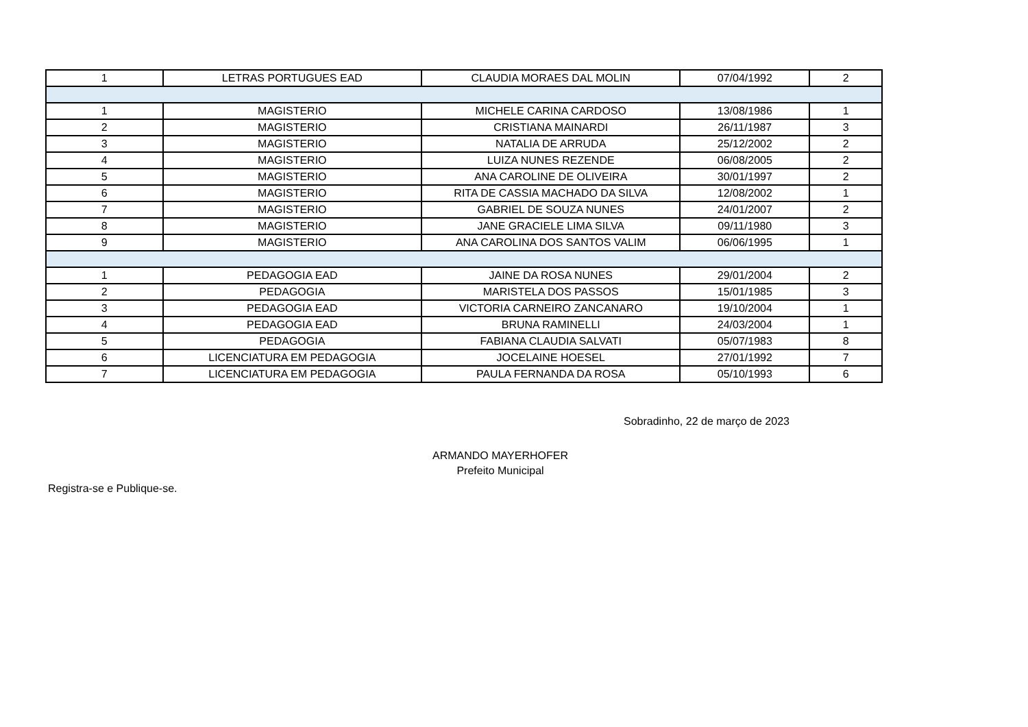| 1 | LETRAS PORTUGUES EAD | CLAUDIA MORAES DAL MOLIN | 07/04/1992 | 2 |
| 1 | MAGISTERIO | MICHELE CARINA CARDOSO | 13/08/1986 | 1 |
| 2 | MAGISTERIO | CRISTIANA MAINARDI | 26/11/1987 | 3 |
| 3 | MAGISTERIO | NATALIA DE ARRUDA | 25/12/2002 | 2 |
| 4 | MAGISTERIO | LUIZA NUNES REZENDE | 06/08/2005 | 2 |
| 5 | MAGISTERIO | ANA CAROLINE DE OLIVEIRA | 30/01/1997 | 2 |
| 6 | MAGISTERIO | RITA DE CASSIA MACHADO DA SILVA | 12/08/2002 | 1 |
| 7 | MAGISTERIO | GABRIEL DE SOUZA NUNES | 24/01/2007 | 2 |
| 8 | MAGISTERIO | JANE GRACIELE LIMA SILVA | 09/11/1980 | 3 |
| 9 | MAGISTERIO | ANA CAROLINA DOS SANTOS VALIM | 06/06/1995 | 1 |
| 1 | PEDAGOGIA EAD | JAINE DA ROSA NUNES | 29/01/2004 | 2 |
| 2 | PEDAGOGIA | MARISTELA DOS PASSOS | 15/01/1985 | 3 |
| 3 | PEDAGOGIA EAD | VICTORIA CARNEIRO ZANCANARO | 19/10/2004 | 1 |
| 4 | PEDAGOGIA EAD | BRUNA RAMINELLI | 24/03/2004 | 1 |
| 5 | PEDAGOGIA | FABIANA CLAUDIA SALVATI | 05/07/1983 | 8 |
| 6 | LICENCIATURA EM PEDAGOGIA | JOCELAINE HOESEL | 27/01/1992 | 7 |
| 7 | LICENCIATURA EM PEDAGOGIA | PAULA FERNANDA DA ROSA | 05/10/1993 | 6 |
Sobradinho, 22 de março de 2023
ARMANDO MAYERHOFER
Prefeito Municipal
Registra-se e Publique-se.